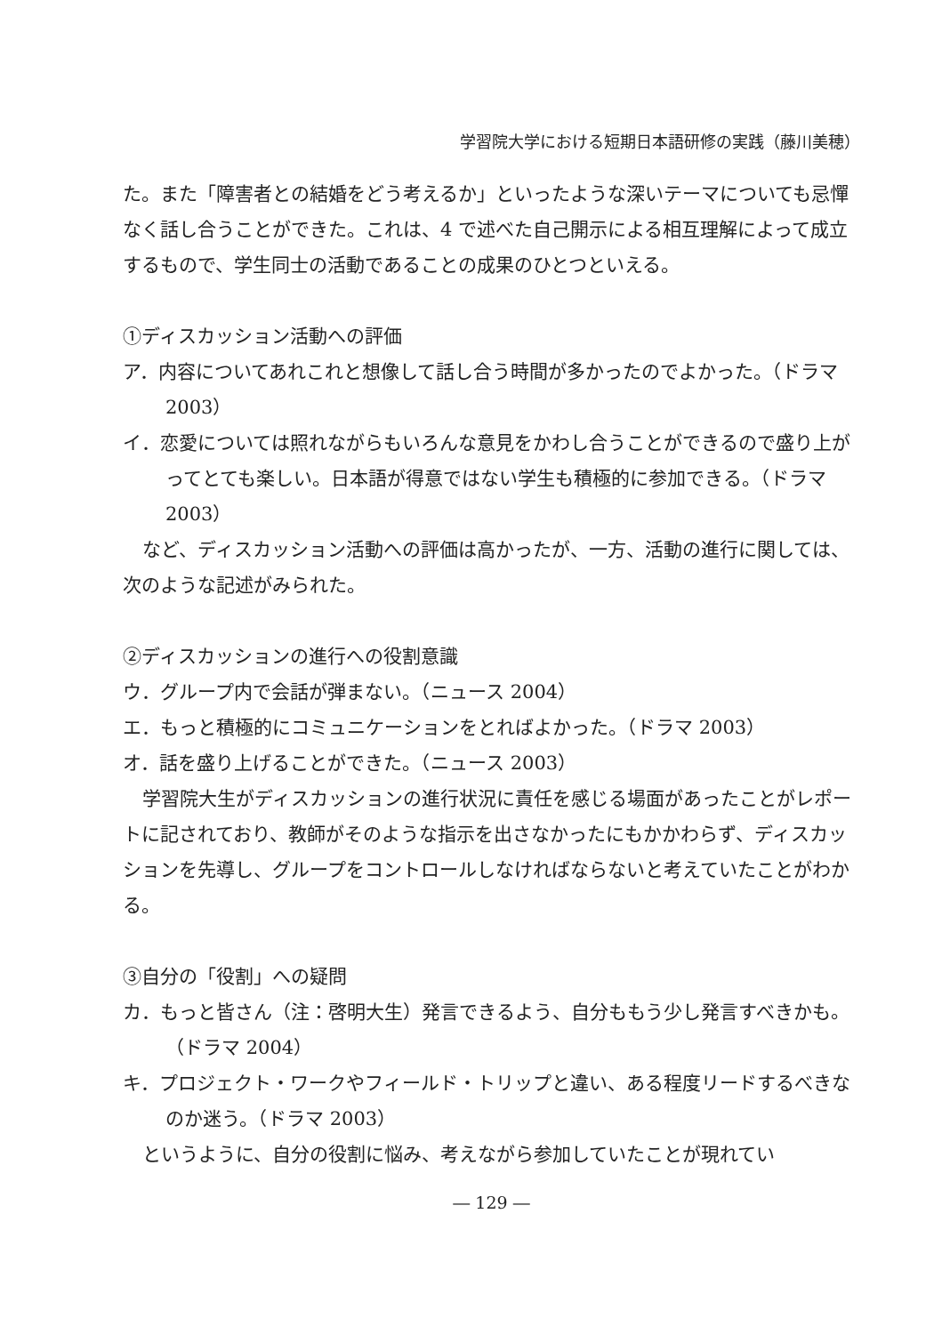学習院大学における短期日本語研修の実践（藤川美穂）
た。また「障害者との結婚をどう考えるか」といったような深いテーマについても忌憚なく話し合うことができた。これは、4 で述べた自己開示による相互理解によって成立するもので、学生同士の活動であることの成果のひとつといえる。
①ディスカッション活動への評価
ア．内容についてあれこれと想像して話し合う時間が多かったのでよかった。（ドラマ 2003）
イ．恋愛については照れながらもいろんな意見をかわし合うことができるので盛り上がってとても楽しい。日本語が得意ではない学生も積極的に参加できる。（ドラマ 2003）
など、ディスカッション活動への評価は高かったが、一方、活動の進行に関しては、次のような記述がみられた。
②ディスカッションの進行への役割意識
ウ．グループ内で会話が弾まない。（ニュース 2004）
エ．もっと積極的にコミュニケーションをとればよかった。（ドラマ 2003）
オ．話を盛り上げることができた。（ニュース 2003）
学習院大生がディスカッションの進行状況に責任を感じる場面があったことがレポートに記されており、教師がそのような指示を出さなかったにもかかわらず、ディスカッションを先導し、グループをコントロールしなければならないと考えていたことがわかる。
③自分の「役割」への疑問
カ．もっと皆さん（注：啓明大生）発言できるよう、自分ももう少し発言すべきかも。（ドラマ 2004）
キ．プロジェクト・ワークやフィールド・トリップと違い、ある程度リードするべきなのか迷う。（ドラマ 2003）
というように、自分の役割に悩み、考えながら参加していたことが現れてい
― 129 ―